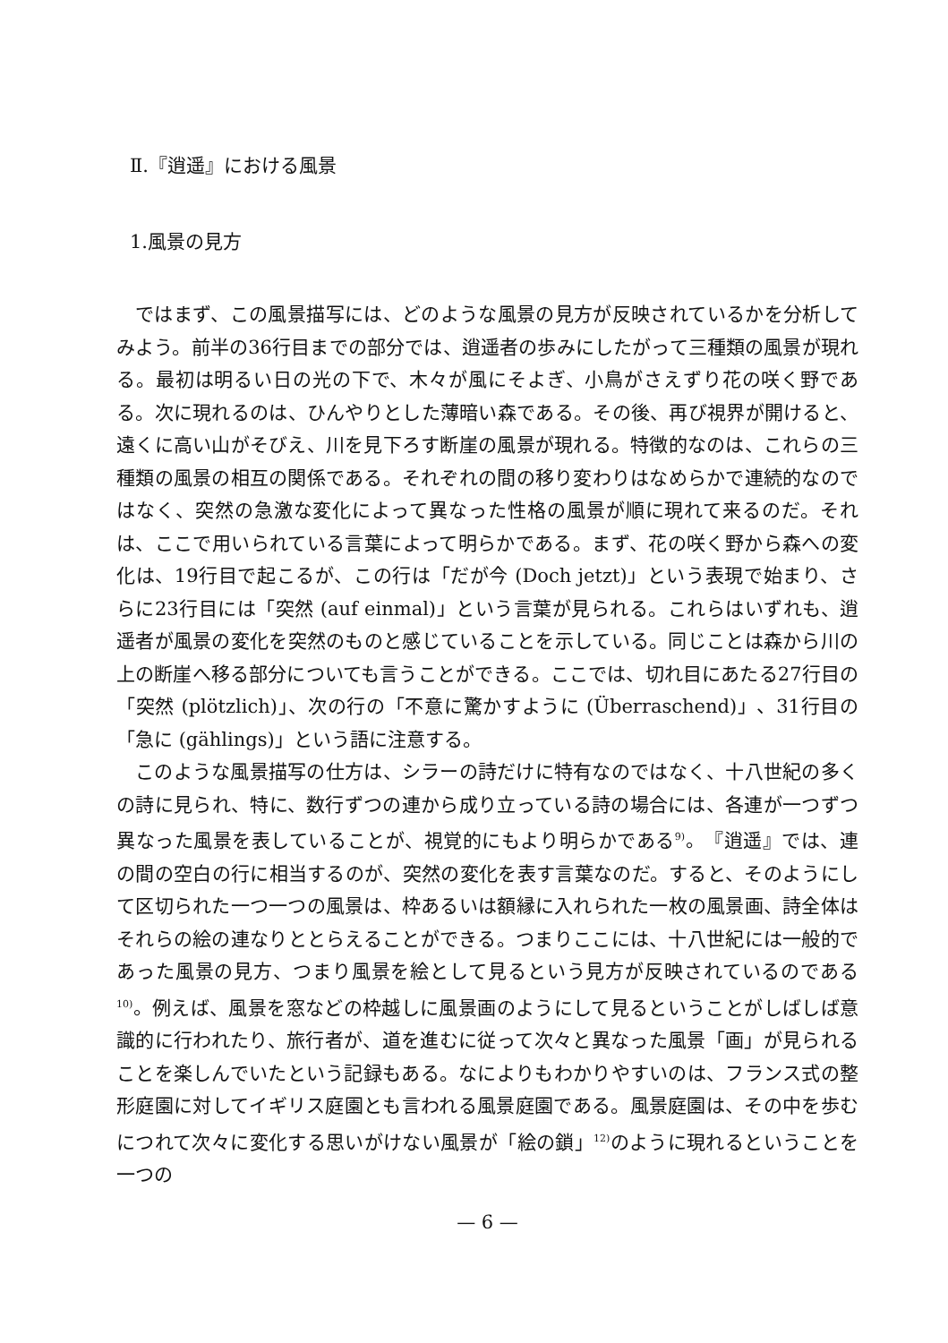Ⅱ.『逍遥』における風景
1.風景の見方
ではまず、この風景描写には、どのような風景の見方が反映されているかを分析してみよう。前半の36行目までの部分では、逍遥者の歩みにしたがって三種類の風景が現れる。最初は明るい日の光の下で、木々が風にそよぎ、小鳥がさえずり花の咲く野である。次に現れるのは、ひんやりとした薄暗い森である。その後、再び視界が開けると、遠くに高い山がそびえ、川を見下ろす断崖の風景が現れる。特徴的なのは、これらの三種類の風景の相互の関係である。それぞれの間の移り変わりはなめらかで連続的なのではなく、突然の急激な変化によって異なった性格の風景が順に現れて来るのだ。それは、ここで用いられている言葉によって明らかである。まず、花の咲く野から森への変化は、19行目で起こるが、この行は「だが今 (Doch jetzt)」という表現で始まり、さらに23行目には「突然 (auf einmal)」という言葉が見られる。これらはいずれも、逍遥者が風景の変化を突然のものと感じていることを示している。同じことは森から川の上の断崖へ移る部分についても言うことができる。ここでは、切れ目にあたる27行目の「突然 (plötzlich)」、次の行の「不意に驚かすように (Überraschend)」、31行目の「急に (gählings)」という語に注意する。
このような風景描写の仕方は、シラーの詩だけに特有なのではなく、十八世紀の多くの詩に見られ、特に、数行ずつの連から成り立っている詩の場合には、各連が一つずつ異なった風景を表していることが、視覚的にもより明らかである<sup>9)</sup>。『逍遥』では、連の間の空白の行に相当するのが、突然の変化を表す言葉なのだ。すると、そのようにして区切られた一つ一つの風景は、枠あるいは額縁に入れられた一枚の風景画、詩全体はそれらの絵の連なりととらえることができる。つまりここには、十八世紀には一般的であった風景の見方、つまり風景を絵として見るという見方が反映されているのである<sup>10)</sup>。例えば、風景を窓などの枠越しに風景画のようにして見るということがしばしば意識的に行われたり、旅行者が、道を進むに従って次々と異なった風景「画」が見られることを楽しんでいたという記録もある。なによりもわかりやすいのは、フランス式の整形庭園に対してイギリス庭園とも言われる風景庭園である。風景庭園は、その中を歩むにつれて次々に変化する思いがけない風景が「絵の鎖」<sup>12)</sup>のように現れるということを一つの
— 6 —